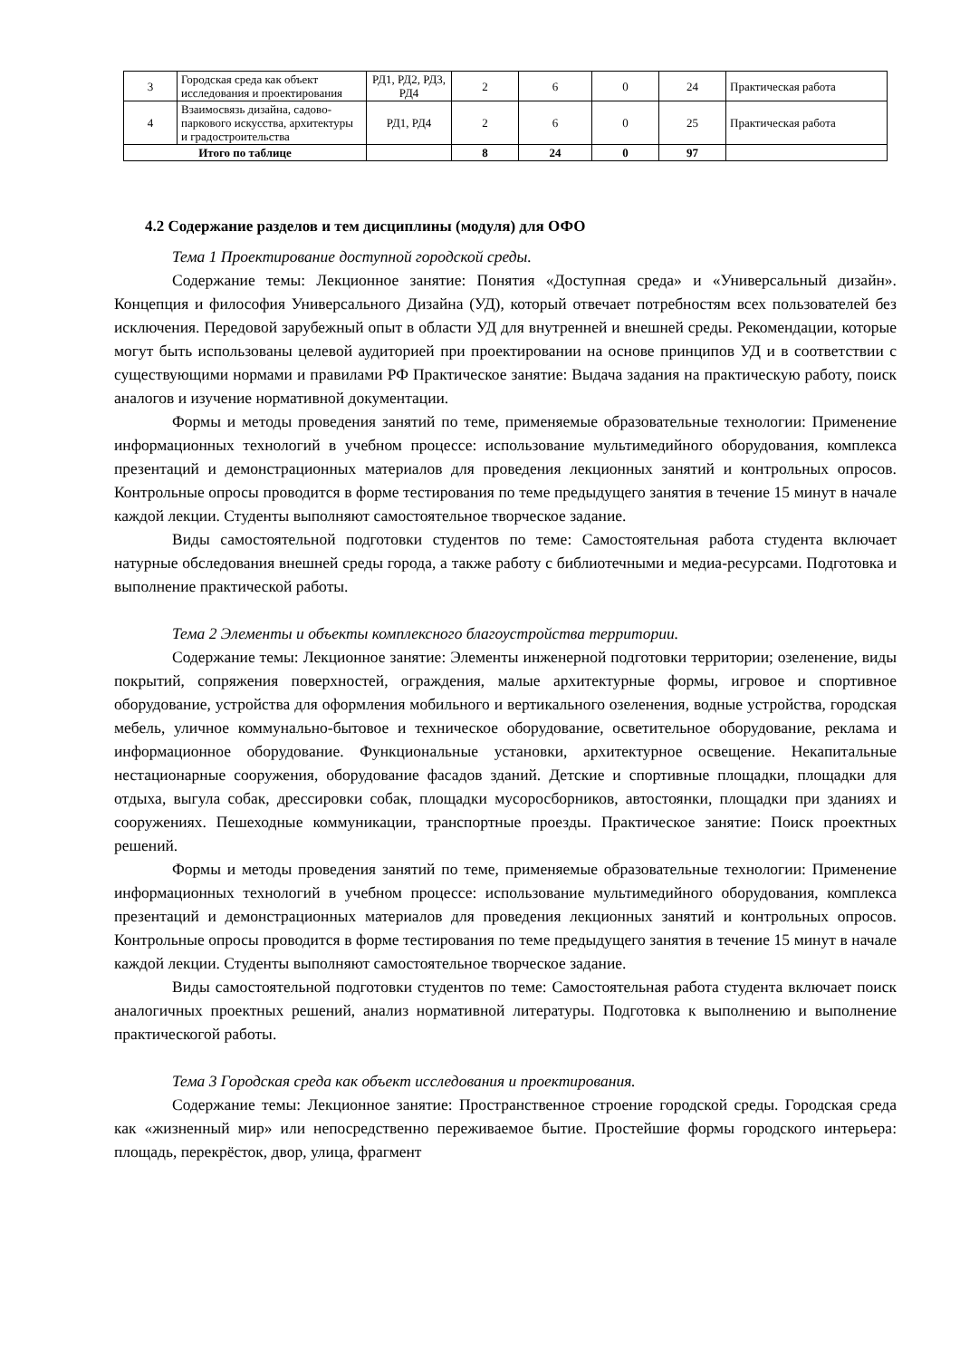| 3 | Городская среда как объект исследования и проектирования | РД1, РД2, РД3, РД4 | 2 | 6 | 0 | 24 | Практическая работа |
| 4 | Взаимосвязь дизайна, садово-паркового искусства, архитектуры и градостроительства | РД1, РД4 | 2 | 6 | 0 | 25 | Практическая работа |
| Итого по таблице | | | 8 | 24 | 0 | 97 | |
4.2 Содержание разделов и тем дисциплины (модуля) для ОФО
Тема 1 Проектирование доступной городской среды.
Содержание темы: Лекционное занятие: Понятия «Доступная среда» и «Универсальный дизайн». Концепция и философия Универсального Дизайна (УД), который отвечает потребностям всех пользователей без исключения. Передовой зарубежный опыт в области УД для внутренней и внешней среды. Рекомендации, которые могут быть использованы целевой аудиторией при проектировании на основе принципов УД и в соответствии с существующими нормами и правилами РФ Практическое занятие: Выдача задания на практическую работу, поиск аналогов и изучение нормативной документации.
Формы и методы проведения занятий по теме, применяемые образовательные технологии: Применение информационных технологий в учебном процессе: использование мультимедийного оборудования, комплекса презентаций и демонстрационных материалов для проведения лекционных занятий и контрольных опросов. Контрольные опросы проводится в форме тестирования по теме предыдущего занятия в течение 15 минут в начале каждой лекции. Студенты выполняют самостоятельное творческое задание.
Виды самостоятельной подготовки студентов по теме: Самостоятельная работа студента включает натурные обследования внешней среды города, а также работу с библиотечными и медиа-ресурсами. Подготовка и выполнение практической работы.
Тема 2 Элементы и объекты комплексного благоустройства территории.
Содержание темы: Лекционное занятие: Элементы инженерной подготовки территории; озеленение, виды покрытий, сопряжения поверхностей, ограждения, малые архитектурные формы, игровое и спортивное оборудование, устройства для оформления мобильного и вертикального озеленения, водные устройства, городская мебель, уличное коммунально-бытовое и техническое оборудование, осветительное оборудование, реклама и информационное оборудование. Функциональные установки, архитектурное освещение. Некапитальные нестационарные сооружения, оборудование фасадов зданий. Детские и спортивные площадки, площадки для отдыха, выгула собак, дрессировки собак, площадки мусоросборников, автостоянки, площадки при зданиях и сооружениях. Пешеходные коммуникации, транспортные проезды. Практическое занятие: Поиск проектных решений.
Формы и методы проведения занятий по теме, применяемые образовательные технологии: Применение информационных технологий в учебном процессе: использование мультимедийного оборудования, комплекса презентаций и демонстрационных материалов для проведения лекционных занятий и контрольных опросов. Контрольные опросы проводится в форме тестирования по теме предыдущего занятия в течение 15 минут в начале каждой лекции. Студенты выполняют самостоятельное творческое задание.
Виды самостоятельной подготовки студентов по теме: Самостоятельная работа студента включает поиск аналогичных проектных решений, анализ нормативной литературы. Подготовка к выполнению и выполнение практическогой работы.
Тема 3 Городская среда как объект исследования и проектирования.
Содержание темы: Лекционное занятие: Пространственное строение городской среды. Городская среда как «жизненный мир» или непосредственно переживаемое бытие. Простейшие формы городского интерьера: площадь, перекрёсток, двор, улица, фрагмент